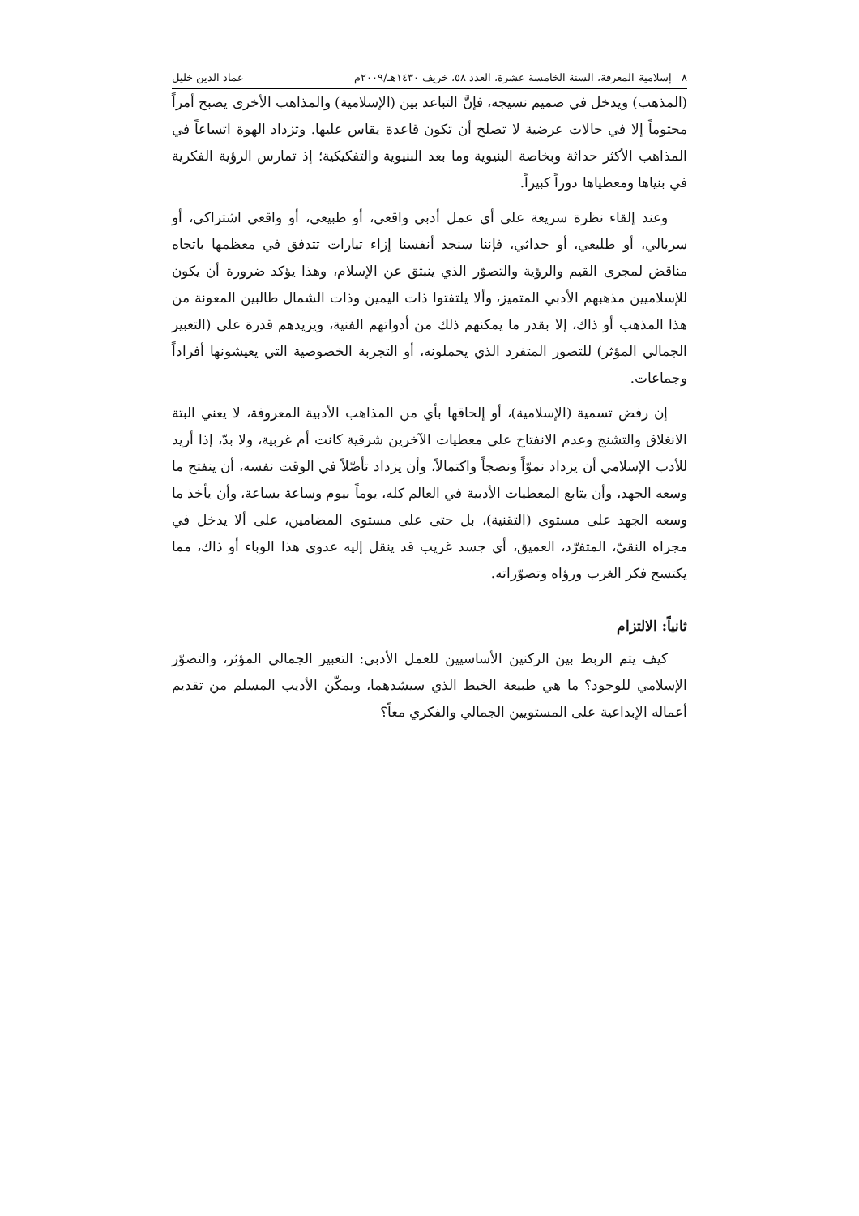٨ إسلامية المعرفة، السنة الخامسة عشرة، العدد ٥٨، خريف ١٤٣٠هـ/٢٠٠٩م عماد الدين خليل
(المذهب) ويدخل في صميم نسيجه، فإنَّ التباعد بين (الإسلامية) والمذاهب الأخرى يصبح أمراً محتوماً إلا في حالات عرضية لا تصلح أن تكون قاعدة يقاس عليها. وتزداد الهوة اتساعاً في المذاهب الأكثر حداثة وبخاصة البنيوية وما بعد البنيوية والتفكيكية؛ إذ تمارس الرؤية الفكرية في بنياها ومعطياها دوراً كبيراً.
وعند إلقاء نظرة سريعة على أي عمل أدبي واقعي، أو طبيعي، أو واقعي اشتراكي، أو سريالي، أو طليعي، أو حداثي، فإننا سنجد أنفسنا إزاء تيارات تتدفق في معظمها باتجاه مناقض لمجرى القيم والرؤية والتصوّر الذي ينبثق عن الإسلام، وهذا يؤكد ضرورة أن يكون للإسلاميين مذهبهم الأدبي المتميز، وألا يلتفتوا ذات اليمين وذات الشمال طالبين المعونة من هذا المذهب أو ذاك، إلا بقدر ما يمكنهم ذلك من أدواتهم الفنية، ويزيدهم قدرة على (التعبير الجمالي المؤثر) للتصور المتفرد الذي يحملونه، أو التجربة الخصوصية التي يعيشونها أفراداً وجماعات.
إن رفض تسمية (الإسلامية)، أو إلحاقها بأي من المذاهب الأدبية المعروفة، لا يعني البتة الانغلاق والتشنج وعدم الانفتاح على معطيات الآخرين شرقية كانت أم غربية، ولا بدّ، إذا أريد للأدب الإسلامي أن يزداد نموّاً ونضجاً واكتمالاً، وأن يزداد تأصّلاً في الوقت نفسه، أن ينفتح ما وسعه الجهد، وأن يتابع المعطيات الأدبية في العالم كله، يوماً بيوم وساعة بساعة، وأن يأخذ ما وسعه الجهد على مستوى (التقنية)، بل حتى على مستوى المضامين، على ألا يدخل في مجراه النقيّ، المتفرّد، العميق، أي جسد غريب قد ينقل إليه عدوى هذا الوباء أو ذاك، مما يكتسح فكر الغرب ورؤاه وتصوّراته.
ثانياً: الالتزام
كيف يتم الربط بين الركنين الأساسيين للعمل الأدبي: التعبير الجمالي المؤثر، والتصوّر الإسلامي للوجود؟ ما هي طبيعة الخيط الذي سيشدهما، ويمكّن الأديب المسلم من تقديم أعماله الإبداعية على المستويين الجمالي والفكري معاً؟